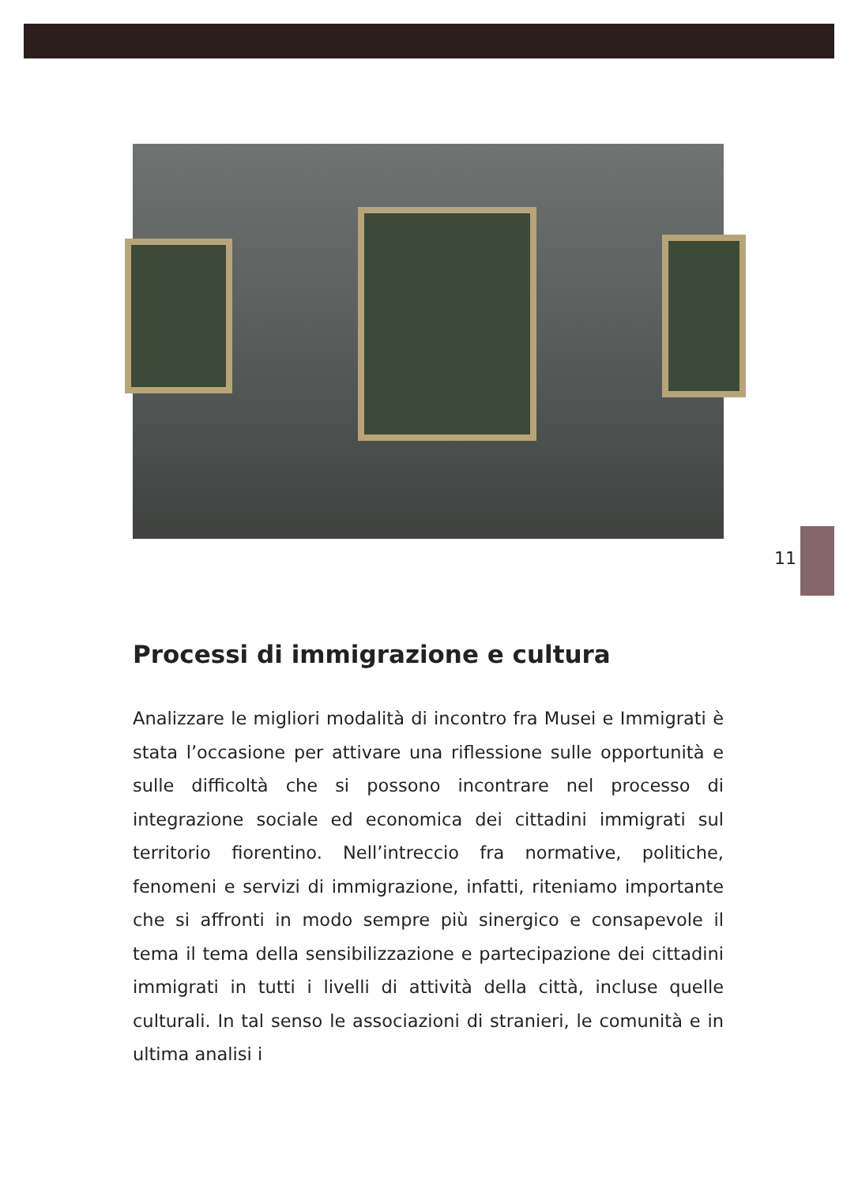11
Processi di immigrazione e cultura
Analizzare le migliori modalità di incontro fra Musei e Immigrati è stata l’occasione per attivare una riflessione sulle opportunità e sulle difficoltà che si possono incontrare nel processo di integrazione sociale ed economica dei cittadini immigrati sul territorio fiorentino. Nell’intreccio fra normative, politiche, fenomeni e servizi di immigrazione, infatti, riteniamo importante che si affronti in modo sempre più sinergico e consapevole il tema il tema della sensibilizzazione e partecipazione dei cittadini immigrati in tutti i livelli di attività della città, incluse quelle culturali. In tal senso le associazioni di stranieri, le comunità e in ultima analisi i